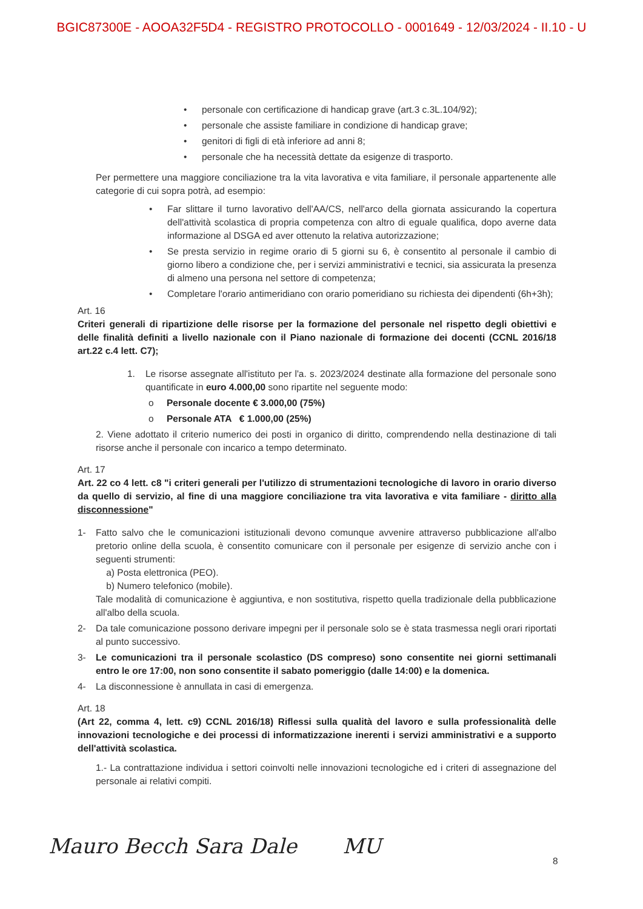BGIC87300E - AOOA32F5D4 - REGISTRO PROTOCOLLO - 0001649 - 12/03/2024 - II.10 - U
• personale con certificazione di handicap grave (art.3 c.3L.104/92);
• personale che assiste familiare in condizione di handicap grave;
• genitori di figli di età inferiore ad anni 8;
• personale che ha necessità dettate da esigenze di trasporto.
Per permettere una maggiore conciliazione tra la vita lavorativa e vita familiare, il personale appartenente alle categorie di cui sopra potrà, ad esempio:
• Far slittare il turno lavorativo dell'AA/CS, nell'arco della giornata assicurando la copertura dell'attività scolastica di propria competenza con altro di eguale qualifica, dopo averne data informazione al DSGA ed aver ottenuto la relativa autorizzazione;
• Se presta servizio in regime orario di 5 giorni su 6, è consentito al personale il cambio di giorno libero a condizione che, per i servizi amministrativi e tecnici, sia assicurata la presenza di almeno una persona nel settore di competenza;
• Completare l'orario antimeridiano con orario pomeridiano su richiesta dei dipendenti (6h+3h);
Art. 16
Criteri generali di ripartizione delle risorse per la formazione del personale nel rispetto degli obiettivi e delle finalità definiti a livello nazionale con il Piano nazionale di formazione dei docenti (CCNL 2016/18 art.22 c.4 lett. C7);
1. Le risorse assegnate all'istituto per l'a. s. 2023/2024 destinate alla formazione del personale sono quantificate in euro 4.000,00 sono ripartite nel seguente modo:
o Personale docente € 3.000,00 (75%)
o Personale ATA € 1.000,00 (25%)
2. Viene adottato il criterio numerico dei posti in organico di diritto, comprendendo nella destinazione di tali risorse anche il personale con incarico a tempo determinato.
Art. 17
Art. 22 co 4 lett. c8 "i criteri generali per l'utilizzo di strumentazioni tecnologiche di lavoro in orario diverso da quello di servizio, al fine di una maggiore conciliazione tra vita lavorativa e vita familiare - diritto alla disconnessione"
1- Fatto salvo che le comunicazioni istituzionali devono comunque avvenire attraverso pubblicazione all'albo pretorio online della scuola, è consentito comunicare con il personale per esigenze di servizio anche con i seguenti strumenti:
a) Posta elettronica (PEO).
b) Numero telefonico (mobile).
Tale modalità di comunicazione è aggiuntiva, e non sostitutiva, rispetto quella tradizionale della pubblicazione all'albo della scuola.
2- Da tale comunicazione possono derivare impegni per il personale solo se è stata trasmessa negli orari riportati al punto successivo.
3- Le comunicazioni tra il personale scolastico (DS compreso) sono consentite nei giorni settimanali entro le ore 17:00, non sono consentite il sabato pomeriggio (dalle 14:00) e la domenica.
4- La disconnessione è annullata in casi di emergenza.
Art. 18
(Art 22, comma 4, lett. c9) CCNL 2016/18) Riflessi sulla qualità del lavoro e sulla professionalità delle innovazioni tecnologiche e dei processi di informatizzazione inerenti i servizi amministrativi e a supporto dell'attività scolastica.
1.- La contrattazione individua i settori coinvolti nelle innovazioni tecnologiche ed i criteri di assegnazione del personale ai relativi compiti.
Mauro Becch Sara Dale MU 8